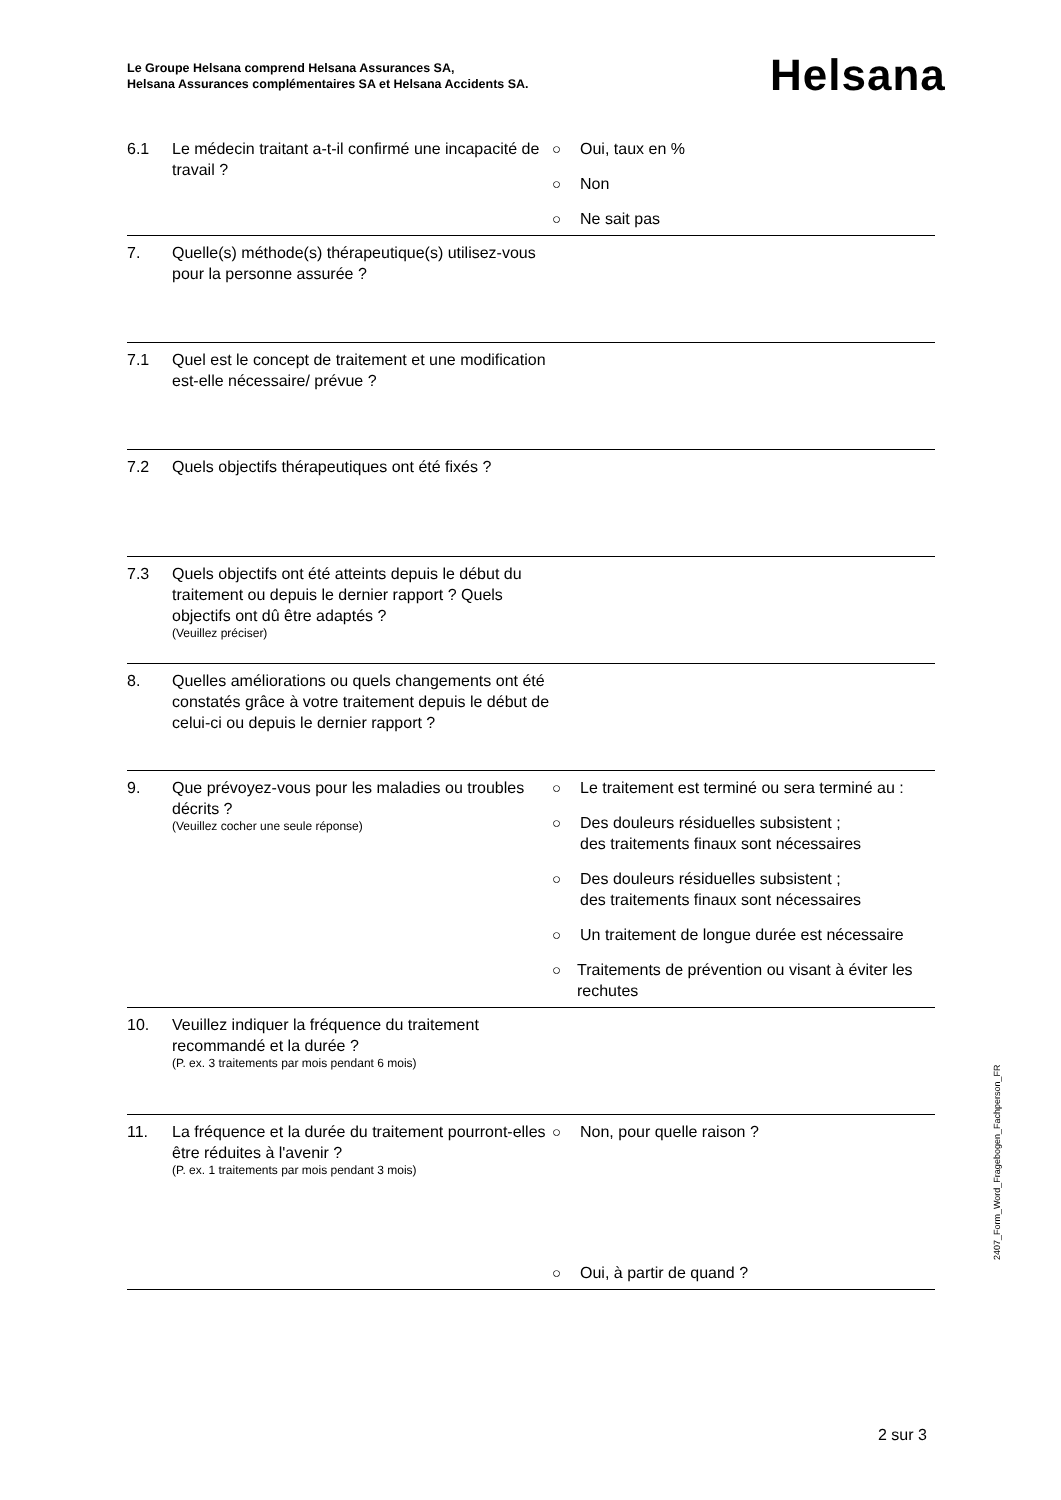Le Groupe Helsana comprend Helsana Assurances SA,
Helsana Assurances complémentaires SA et Helsana Accidents SA.
Helsana
6.1 Le médecin traitant a-t-il confirmé une incapacité de travail ?
○ Oui, taux en %
○ Non
○ Ne sait pas
7. Quelle(s) méthode(s) thérapeutique(s) utilisez-vous pour la personne assurée ?
7.1 Quel est le concept de traitement et une modification est-elle nécessaire/ prévue ?
7.2 Quels objectifs thérapeutiques ont été fixés ?
7.3 Quels objectifs ont été atteints depuis le début du traitement ou depuis le dernier rapport ? Quels objectifs ont dû être adaptés ?
(Veuillez préciser)
8. Quelles améliorations ou quels changements ont été constatés grâce à votre traitement depuis le début de celui-ci ou depuis le dernier rapport ?
9. Que prévoyez-vous pour les maladies ou troubles décrits ?
(Veuillez cocher une seule réponse)
○ Le traitement est terminé ou sera terminé au :
○ Des douleurs résiduelles subsistent ;
des traitements finaux sont nécessaires
○ Des douleurs résiduelles subsistent ;
des traitements finaux sont nécessaires
○ Un traitement de longue durée est nécessaire
○ Traitements de prévention ou visant à éviter les rechutes
10. Veuillez indiquer la fréquence du traitement recommandé et la durée ?
(P. ex. 3 traitements par mois pendant 6 mois)
11. La fréquence et la durée du traitement pourront-elles être réduites à l'avenir ?
(P. ex. 1 traitements par mois pendant 3 mois)
○ Non, pour quelle raison ?
○ Oui, à partir de quand ?
2407_Form_Word_Fragebogen_Fachperson_FR
2 sur 3